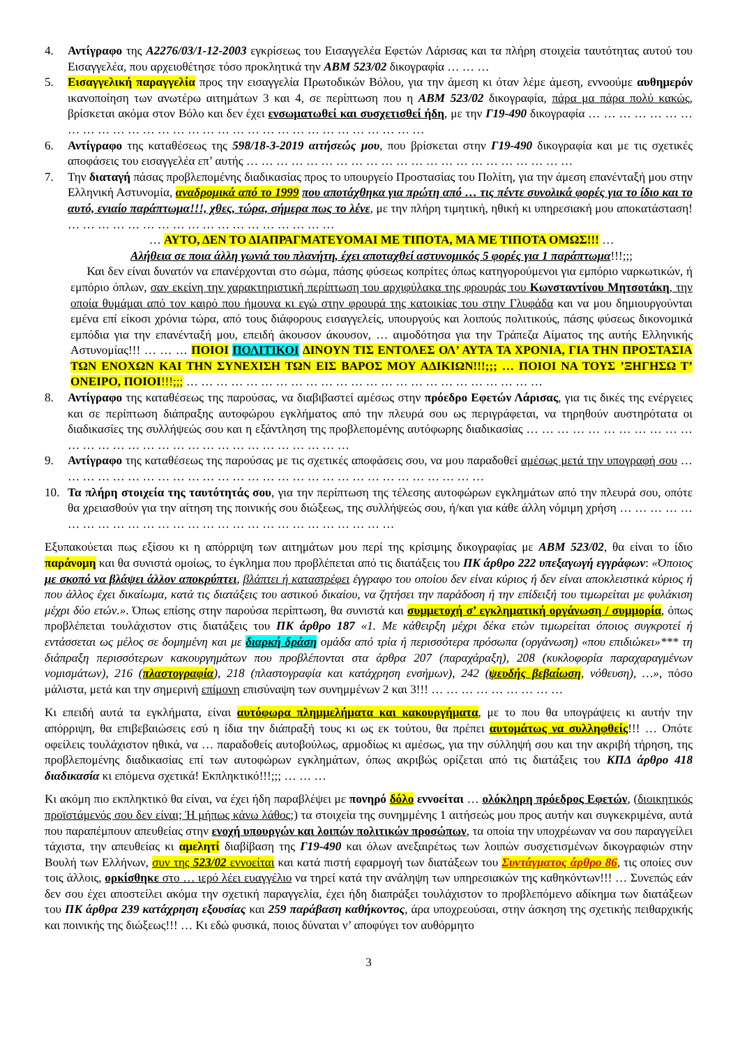4. Αντίγραφο της Α2276/03/1-12-2003 εγκρίσεως του Εισαγγελέα Εφετών Λάρισας και τα πλήρη στοιχεία ταυτότητας αυτού του Εισαγγελέα, που αρχειοθέτησε τόσο προκλητικά την ΑΒΜ 523/02 δικογραφία … … …
5. Εισαγγελική παραγγελία προς την εισαγγελία Πρωτοδικών Βόλου, για την άμεση κι όταν λέμε άμεση, εννοούμε αυθημερόν ικανοποίηση των ανωτέρω αιτημάτων 3 και 4, σε περίπτωση που η ΑΒΜ 523/02 δικογραφία, πάρα μα πάρα πολύ κακώς, βρίσκεται ακόμα στον Βόλο και δεν έχει ενσωματωθεί και συσχετισθεί ήδη, με την Γ19-490 δικογραφία … … … … … … … … … … … … … … … … … … … … … … … … … … … … … … …
6. Αντίγραφο της καταθέσεως της 598/18-3-2019 αιτήσεώς μου, που βρίσκεται στην Γ19-490 δικογραφία και με τις σχετικές αποφάσεις του εισαγγελέα επ’ αυτής … … … … … … … … … … … … … … … … … … … … … …
7. Την διαταγή πάσας προβλεπομένης διαδικασίας προς το υπουργείο Προστασίας του Πολίτη, για την άμεση επανένταξή μου στην Ελληνική Αστυνομία, αναδρομικά από το 1999 που αποτάχθηκα για πρώτη από … τις πέντε συνολικά φορές για το ίδιο και το αυτό, ενιαίο παράπτωμα!!!, χθες, τώρα, σήμερα πως το λένε, με την πλήρη τιμητική, ηθική κι υπηρεσιακή μου αποκατάσταση! … … … … … … … … … … … … … … … … … …
… ΑΥΤΟ, ΔΕΝ ΤΟ ΔΙΑΠΡΑΓΜΑΤΕΥΟΜΑΙ ΜΕ ΤΙΠΟΤΑ, ΜΑ ΜΕ ΤΙΠΟΤΑ ΟΜΩΣ!!! …
Αλήθεια σε ποια άλλη γωνιά του πλανήτη, έχει αποταχθεί αστυνομικός 5 φορές για 1 παράπτωμα!!!;;;
Και δεν είναι δυνατόν να επανέρχονται στο σώμα, πάσης φύσεως κοπρίτες όπως κατηγορούμενοι για εμπόριο ναρκωτικών, ή εμπόριο όπλων, σαν εκείνη την χαρακτηριστική περίπτωση του αρχιφύλακα της φρουράς του Κωνσταντίνου Μητσοτάκη, την οποία θυμάμαι από τον καιρό που ήμουνα κι εγώ στην φρουρά της κατοικίας του στην Γλυφάδα και να μου δημιουργούνται εμένα επί είκοσι χρόνια τώρα, από τους διάφορους εισαγγελείς, υπουργούς και λοιπούς πολιτικούς, πάσης φύσεως δικονομικά εμπόδια για την επανένταξή μου, επειδή άκουσον άκουσον, … αιμοδότησα για την Τράπεζα Αίματος της αυτής Ελληνικής Αστυνομίας!!! … … … ΠΟΙΟΙ ΠΟΛΙΤΙΚΟΙ ΔΙΝΟΥΝ ΤΙΣ ΕΝΤΟΛΕΣ ΟΛ’ ΑΥΤΑ ΤΑ ΧΡΟΝΙΑ, ΓΙΑ ΤΗΝ ΠΡΟΣΤΑΣΙΑ ΤΩΝ ΕΝΟΧΩΝ ΚΑΙ ΤΗΝ ΣΥΝΕΧΙΣΗ ΤΩΝ ΕΙΣ ΒΑΡΟΣ ΜΟΥ ΑΔΙΚΙΩΝ!!!;;; … ΠΟΙΟΙ ΝΑ ΤΟΥΣ ’ΞΗΓΗΣΩ Τ’ ΟΝΕΙΡΟ, ΠΟΙΟΙ!!!;;; … … … … … … … … … … … … … … … … … … … … … … … …
8. Αντίγραφο της καταθέσεως της παρούσας, να διαβιβαστεί αμέσως στην πρόεδρο Εφετών Λάρισας, για τις δικές της ενέργειες και σε περίπτωση διάπραξης αυτοφώρου εγκλήματος από την πλευρά σου ως περιγράφεται, να τηρηθούν αυστηρότατα οι διαδικασίες της συλλήψεώς σου και η εξάντληση της προβλεπομένης αυτόφωρης διαδικασίας … … … … … … … … … … … … … … … … … … … … … … … … … … … … … …
9. Αντίγραφο της καταθέσεως της παρούσας με τις σχετικές αποφάσεις σου, να μου παραδοθεί αμέσως μετά την υπογραφή σου … … … … … … … … … … … … … … … … … … … … … … … … … … … … …
10. Τα πλήρη στοιχεία της ταυτότητάς σου, για την περίπτωση της τέλεσης αυτοφώρων εγκλημάτων από την πλευρά σου, οπότε θα χρειασθούν για την αίτηση της ποινικής σου διώξεως, της συλλήψεώς σου, ή/και για κάθε άλλη νόμιμη χρήση … … … … … … … … … … … … … … … … … … … … … … … … … … …
Εξυπακούεται πως εξίσου κι η απόρριψη των αιτημάτων μου περί της κρίσιμης δικογραφίας με ΑΒΜ 523/02, θα είναι το ίδιο παράνομη και θα συνιστά ομοίως, το έγκλημα που προβλέπεται από τις διατάξεις του ΠΚ άρθρο 222 υπεξαγωγή εγγράφων: «Όποιος με σκοπό να βλάψει άλλον αποκρύπτει, βλάπτει ή καταστρέφει έγγραφο του οποίου δεν είναι κύριος ή δεν είναι αποκλειστικά κύριος ή που άλλος έχει δικαίωμα, κατά τις διατάξεις του αστικού δικαίου, να ζητήσει την παράδοση ή την επίδειξή του τιμωρείται με φυλάκιση μέχρι δύο ετών.». Όπως επίσης στην παρούσα περίπτωση, θα συνιστά και συμμετοχή σ’ εγκληματική οργάνωση / συμμορία, όπως προβλέπεται τουλάχιστον στις διατάξεις του ΠΚ άρθρο 187 «1. Με κάθειρξη μέχρι δέκα ετών τιμωρείται όποιος συγκροτεί ή εντάσσεται ως μέλος σε δομημένη και με διαρκή δράση ομάδα από τρία ή περισσότερα πρόσωπα (οργάνωση) «που επιδιώκει»*** τη διάπραξη περισσότερων κακουργημάτων που προβλέπονται στα άρθρα 207 (παραχάραξη), 208 (κυκλοφορία παραχαραγμένων νομισμάτων), 216 (πλαστογραφία), 218 (πλαστογραφία και κατάχρηση ενσήμων), 242 (ψευδής βεβαίωση, νόθευση), …», πόσο μάλιστα, μετά και την σημερινή επίμονη επισύναψη των συνημμένων 2 και 3!!! … … … … … … … … …
Κι επειδή αυτά τα εγκλήματα, είναι αυτόφωρα πλημμελήματα και κακουργήματα, με το που θα υπογράψεις κι αυτήν την απόρριψη, θα επιβεβαιώσεις εσύ η ίδια την διάπραξή τους κι ως εκ τούτου, θα πρέπει αυτομάτως να συλληφθείς!!! … Οπότε οφείλεις τουλάχιστον ηθικά, να … παραδοθείς αυτοβούλως, αρμοδίως κι αμέσως, για την σύλληψή σου και την ακριβή τήρηση, της προβλεπομένης διαδικασίας επί των αυτοφώρων εγκλημάτων, όπως ακριβώς ορίζεται από τις διατάξεις του ΚΠΔ άρθρο 418 διαδικασία κι επόμενα σχετικά! Εκπληκτικό!!!;;; … … …
Κι ακόμη πιο εκπληκτικό θα είναι, να έχει ήδη παραβλέψει με πονηρό δόλο εννοείται … ολόκληρη πρόεδρος Εφετών, (διοικητικός προϊστάμενός σου δεν είναι; Ή μήπως κάνω λάθος;) τα στοιχεία της συνημμένης 1 αιτήσεώς μου προς αυτήν και συγκεκριμένα, αυτά που παραπέμπουν απευθείας στην ενοχή υπουργών και λοιπών πολιτικών προσώπων, τα οποία την υποχρέωναν να σου παραγγείλει τάχιστα, την απευθείας κι αμελητί διαβίβαση της Γ19-490 και όλων ανεξαιρέτως των λοιπών συσχετισμένων δικογραφιών στην Βουλή των Ελλήνων, συν της 523/02 εννοείται και κατά πιστή εφαρμογή των διατάξεων του Συντάγματος άρθρο 86, τις οποίες συν τοις άλλοις, ορκίσθηκε στο … ιερό λέει ευαγγέλιο να τηρεί κατά την ανάληψη των υπηρεσιακών της καθηκόντων!!! … Συνεπώς εάν δεν σου έχει αποστείλει ακόμα την σχετική παραγγελία, έχει ήδη διαπράξει τουλάχιστον το προβλεπόμενο αδίκημα των διατάξεων του ΠΚ άρθρα 239 κατάχρηση εξουσίας και 259 παράβαση καθήκοντος, άρα υποχρεούσαι, στην άσκηση της σχετικής πειθαρχικής και ποινικής της διώξεως!!! … Κι εδώ φυσικά, ποιος δύναται ν’ αποφύγει τον αυθόρμητο
3